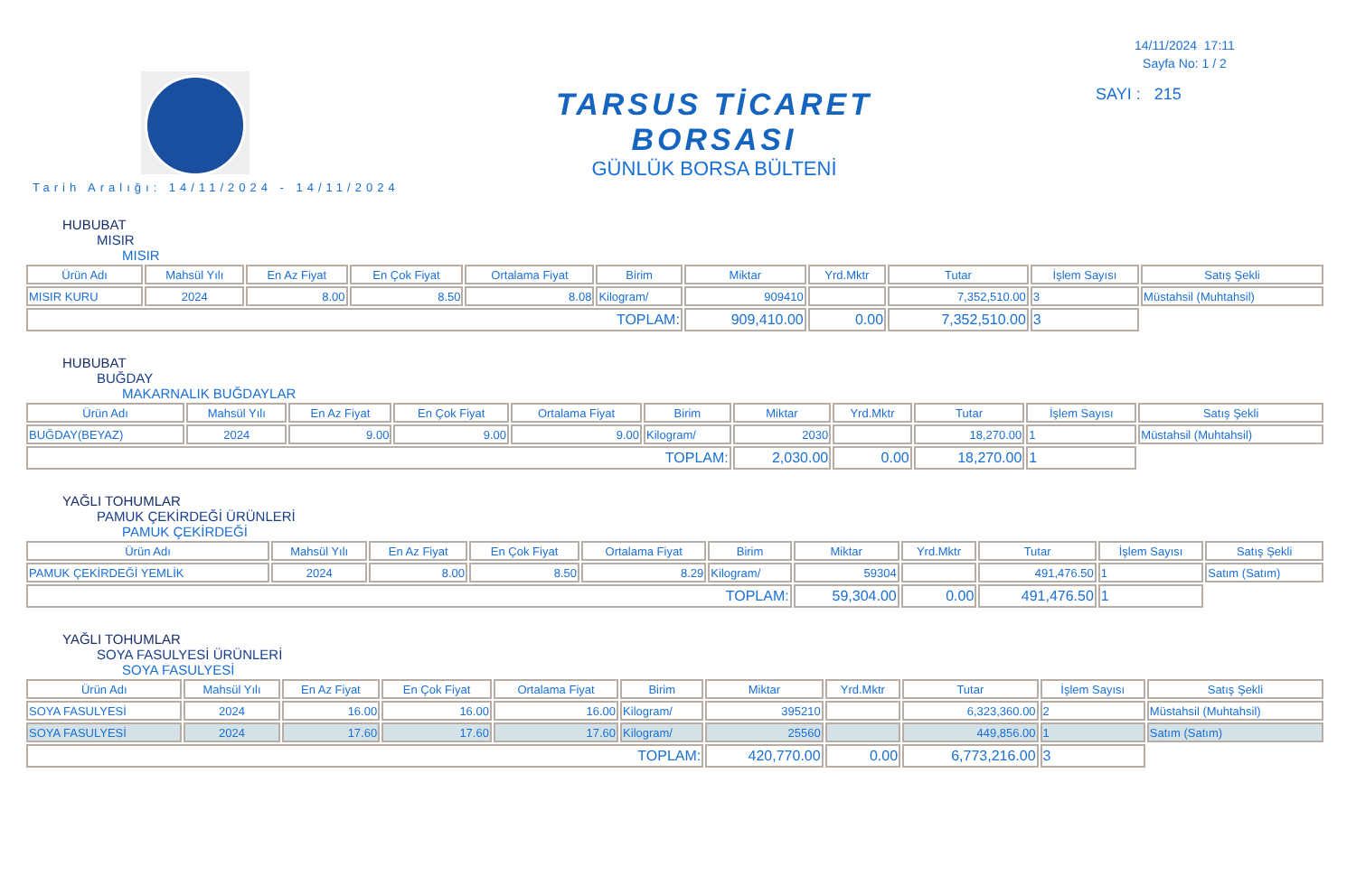14/11/2024 17:11
Sayfa No: 1 / 2
SAYI : 215
TARSUS TİCARET BORSASI
GÜNLÜK BORSA BÜLTENİ
Tarih Aralığı: 14/11/2024 - 14/11/2024
HUBUBAT
MISIR
MISIR
| Ürün Adı | Mahsül Yılı | En Az Fiyat | En Çok Fiyat | Ortalama Fiyat | Birim | Miktar | Yrd.Mktr | Tutar | İşlem Sayısı | Satış Şekli |
| --- | --- | --- | --- | --- | --- | --- | --- | --- | --- | --- |
| MISIR KURU | 2024 | 8.00 | 8.50 | 8.08 | Kilogram/ | 909410 | | 7,352,510.00 | 3 | Müstahsil (Muhtahsil) |
| TOPLAM: | | | | | | 909,410.00 | 0.00 | 7,352,510.00 | 3 | |
HUBUBAT
BUĞDAY
MAKARNALIK BUĞDAYLAR
| Ürün Adı | Mahsül Yılı | En Az Fiyat | En Çok Fiyat | Ortalama Fiyat | Birim | Miktar | Yrd.Mktr | Tutar | İşlem Sayısı | Satış Şekli |
| --- | --- | --- | --- | --- | --- | --- | --- | --- | --- | --- |
| BUĞDAY(BEYAZ) | 2024 | 9.00 | 9.00 | 9.00 | Kilogram/ | 2030 | | 18,270.00 | 1 | Müstahsil (Muhtahsil) |
| TOPLAM: | | | | | | 2,030.00 | 0.00 | 18,270.00 | 1 | |
YAĞLI TOHUMLAR
PAMUK ÇEKİRDEĞİ ÜRÜNLERİ
PAMUK ÇEKİRDEĞİ
| Ürün Adı | Mahsül Yılı | En Az Fiyat | En Çok Fiyat | Ortalama Fiyat | Birim | Miktar | Yrd.Mktr | Tutar | İşlem Sayısı | Satış Şekli |
| --- | --- | --- | --- | --- | --- | --- | --- | --- | --- | --- |
| PAMUK ÇEKİRDEĞİ YEMLİK | 2024 | 8.00 | 8.50 | 8.29 | Kilogram/ | 59304 | | 491,476.50 | 1 | Satım (Satım) |
| TOPLAM: | | | | | | 59,304.00 | 0.00 | 491,476.50 | 1 | |
YAĞLI TOHUMLAR
SOYA FASULYESİ ÜRÜNLERİ
SOYA FASULYESİ
| Ürün Adı | Mahsül Yılı | En Az Fiyat | En Çok Fiyat | Ortalama Fiyat | Birim | Miktar | Yrd.Mktr | Tutar | İşlem Sayısı | Satış Şekli |
| --- | --- | --- | --- | --- | --- | --- | --- | --- | --- | --- |
| SOYA FASULYESİ | 2024 | 16.00 | 16.00 | 16.00 | Kilogram/ | 395210 | | 6,323,360.00 | 2 | Müstahsil (Muhtahsil) |
| SOYA FASULYESİ | 2024 | 17.60 | 17.60 | 17.60 | Kilogram/ | 25560 | | 449,856.00 | 1 | Satım (Satım) |
| TOPLAM: | | | | | | 420,770.00 | 0.00 | 6,773,216.00 | 3 | |